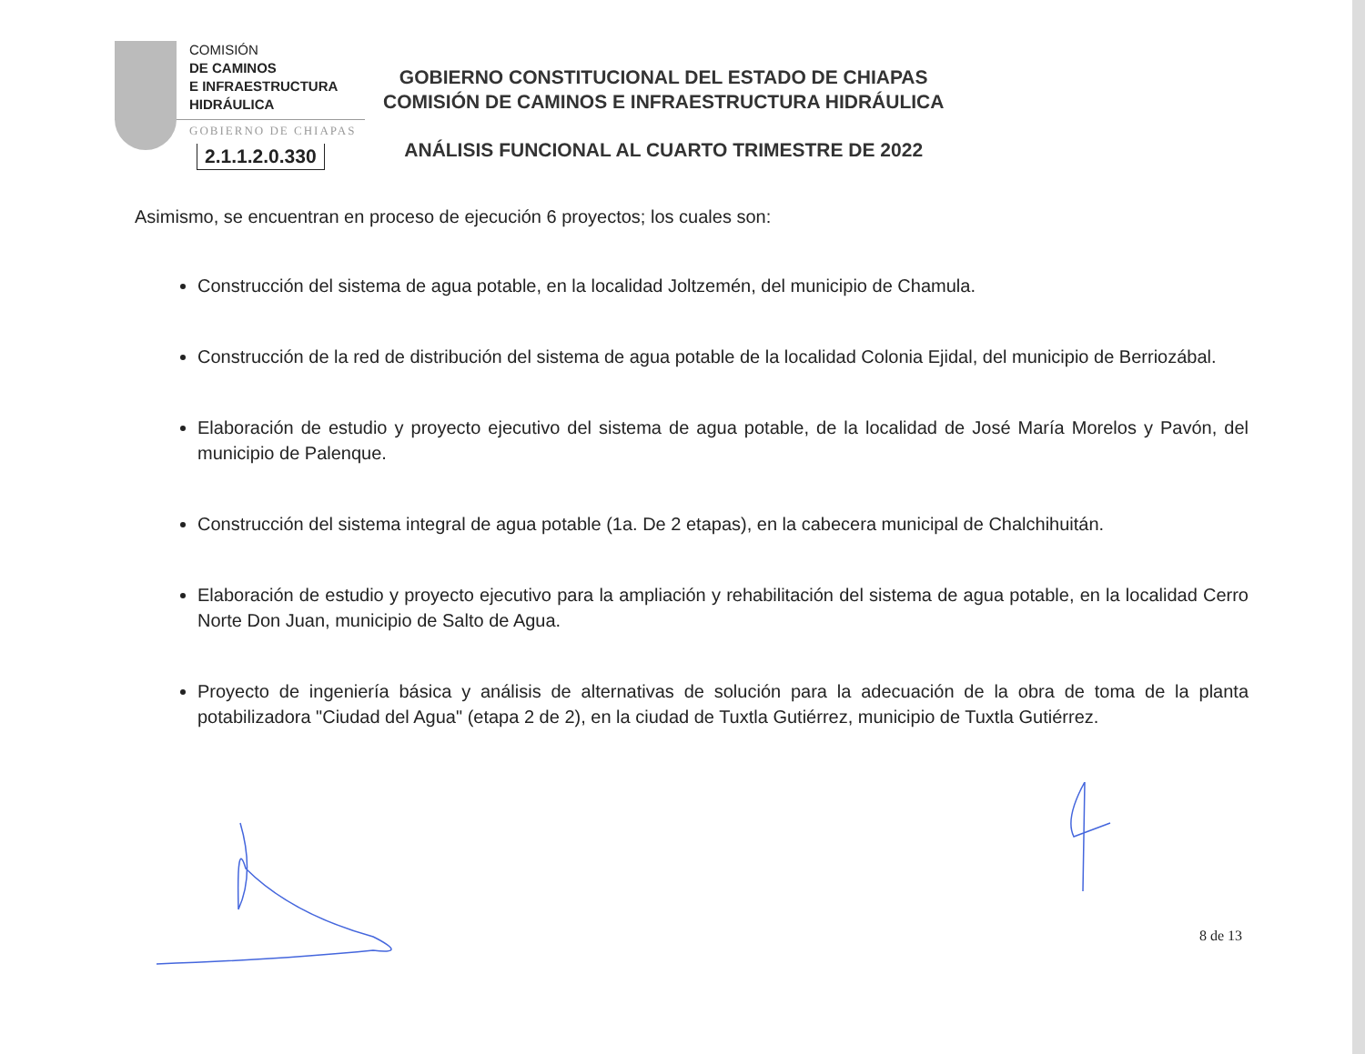COMISIÓN
DE CAMINOS
E INFRAESTRUCTURA
HIDRÁULICA
GOBIERNO DE CHIAPAS
2.1.1.2.0.330
GOBIERNO CONSTITUCIONAL DEL ESTADO DE CHIAPAS
COMISIÓN DE CAMINOS E INFRAESTRUCTURA HIDRÁULICA
ANÁLISIS FUNCIONAL AL CUARTO TRIMESTRE DE 2022
Asimismo, se encuentran en proceso de ejecución 6 proyectos; los cuales son:
Construcción del sistema de agua potable, en la localidad Joltzemén, del municipio de Chamula.
Construcción de la red de distribución del sistema de agua potable de la localidad Colonia Ejidal, del municipio de Berriozábal.
Elaboración de estudio y proyecto ejecutivo del sistema de agua potable, de la localidad de José María Morelos y Pavón, del municipio de Palenque.
Construcción del sistema integral de agua potable (1a. De 2 etapas), en la cabecera municipal de Chalchihuitán.
Elaboración de estudio y proyecto ejecutivo para la ampliación y rehabilitación del sistema de agua potable, en la localidad Cerro Norte Don Juan, municipio de Salto de Agua.
Proyecto de ingeniería básica y análisis de alternativas de solución para la adecuación de la obra de toma de la planta potabilizadora "Ciudad del Agua" (etapa 2 de 2), en la ciudad de Tuxtla Gutiérrez, municipio de Tuxtla Gutiérrez.
8 de 13